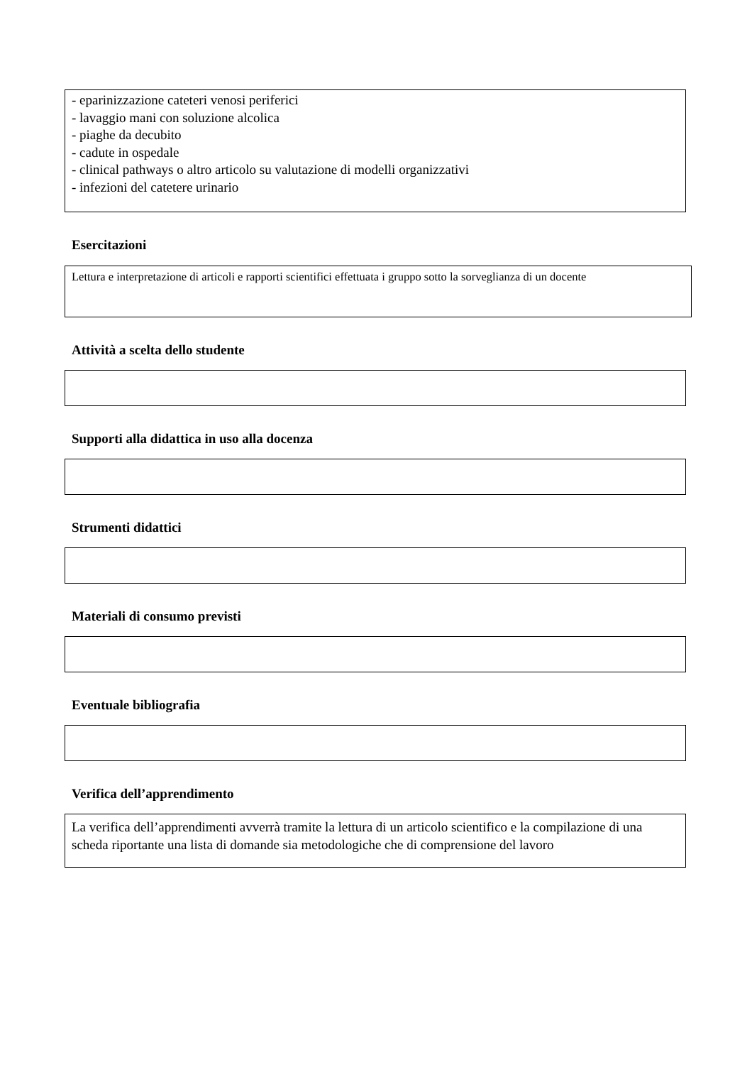- eparinizzazione cateteri venosi periferici
- lavaggio mani con soluzione alcolica
- piaghe da decubito
- cadute in ospedale
- clinical pathways o altro articolo su valutazione di modelli organizzativi
- infezioni del catetere urinario
Esercitazioni
Lettura e interpretazione di articoli e rapporti scientifici effettuata i gruppo sotto la sorveglianza di un docente
Attività a scelta dello studente
Supporti alla didattica in uso alla docenza
Strumenti didattici
Materiali di consumo previsti
Eventuale bibliografia
Verifica dell’apprendimento
La verifica dell’apprendimenti avverrà tramite la lettura di un articolo scientifico e la compilazione di una scheda riportante una lista di domande sia metodologiche che di comprensione del lavoro